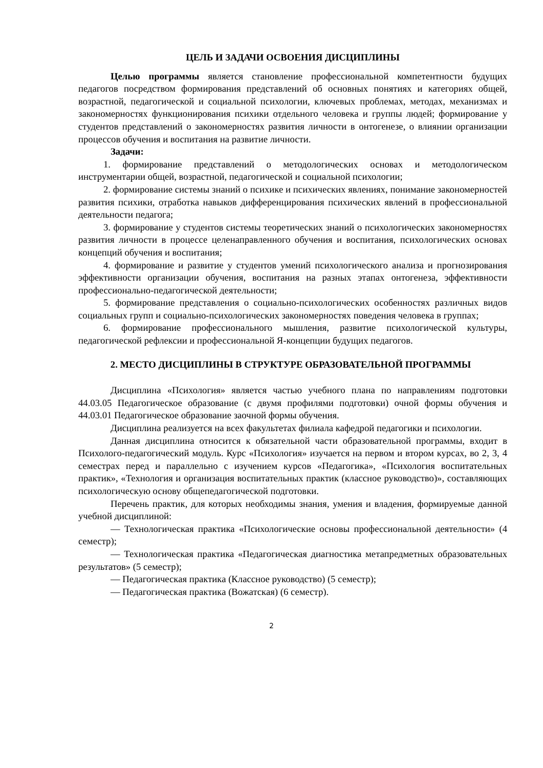ЦЕЛЬ И ЗАДАЧИ ОСВОЕНИЯ ДИСЦИПЛИНЫ
Целью программы является становление профессиональной компетентности будущих педагогов посредством формирования представлений об основных понятиях и категориях общей, возрастной, педагогической и социальной психологии, ключевых проблемах, методах, механизмах и закономерностях функционирования психики отдельного человека и группы людей; формирование у студентов представлений о закономерностях развития личности в онтогенезе, о влиянии организации процессов обучения и воспитания на развитие личности.
Задачи:
1. формирование представлений о методологических основах и методологическом инструментарии общей, возрастной, педагогической и социальной психологии;
2. формирование системы знаний о психике и психических явлениях, понимание закономерностей развития психики, отработка навыков дифференцирования психических явлений в профессиональной деятельности педагога;
3. формирование у студентов системы теоретических знаний о психологических закономерностях развития личности в процессе целенаправленного обучения и воспитания, психологических основах концепций обучения и воспитания;
4. формирование и развитие у студентов умений психологического анализа и прогнозирования эффективности организации обучения, воспитания на разных этапах онтогенеза, эффективности профессионально-педагогической деятельности;
5. формирование представления о социально-психологических особенностях различных видов социальных групп и социально-психологических закономерностях поведения человека в группах;
6. формирование профессионального мышления, развитие психологической культуры, педагогической рефлексии и профессиональной Я-концепции будущих педагогов.
2. МЕСТО ДИСЦИПЛИНЫ В СТРУКТУРЕ ОБРАЗОВАТЕЛЬНОЙ ПРОГРАММЫ
Дисциплина «Психология» является частью учебного плана по направлениям подготовки 44.03.05 Педагогическое образование (с двумя профилями подготовки) очной формы обучения и 44.03.01 Педагогическое образование заочной формы обучения.
Дисциплина реализуется на всех факультетах филиала кафедрой педагогики и психологии.
Данная дисциплина относится к обязательной части образовательной программы, входит в Психолого-педагогический модуль. Курс «Психология» изучается на первом и втором курсах, во 2, 3, 4 семестрах перед и параллельно с изучением курсов «Педагогика», «Психология воспитательных практик», «Технология и организация воспитательных практик (классное руководство)», составляющих психологическую основу общепедагогической подготовки.
Перечень практик, для которых необходимы знания, умения и владения, формируемые данной учебной дисциплиной:
— Технологическая практика «Психологические основы профессиональной деятельности» (4 семестр);
— Технологическая практика «Педагогическая диагностика метапредметных образовательных результатов» (5 семестр);
— Педагогическая практика (Классное руководство) (5 семестр);
— Педагогическая практика (Вожатская) (6 семестр).
2